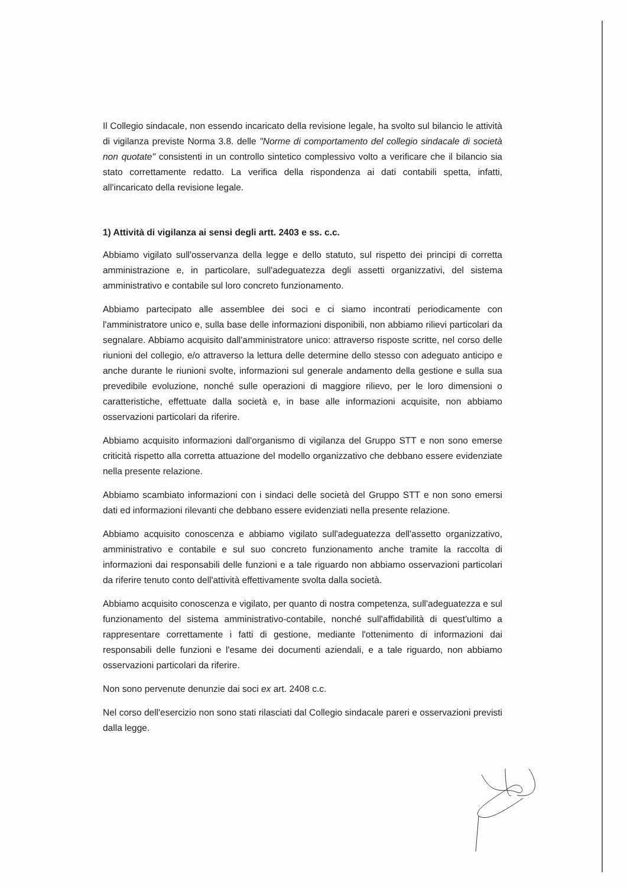Il Collegio sindacale, non essendo incaricato della revisione legale, ha svolto sul bilancio le attività di vigilanza previste Norma 3.8. delle "Norme di comportamento del collegio sindacale di società non quotate" consistenti in un controllo sintetico complessivo volto a verificare che il bilancio sia stato correttamente redatto. La verifica della rispondenza ai dati contabili spetta, infatti, all'incaricato della revisione legale.
1) Attività di vigilanza ai sensi degli artt. 2403 e ss. c.c.
Abbiamo vigilato sull'osservanza della legge e dello statuto, sul rispetto dei principi di corretta amministrazione e, in particolare, sull'adeguatezza degli assetti organizzativi, del sistema amministrativo e contabile sul loro concreto funzionamento.
Abbiamo partecipato alle assemblee dei soci e ci siamo incontrati periodicamente con l'amministratore unico e, sulla base delle informazioni disponibili, non abbiamo rilievi particolari da segnalare. Abbiamo acquisito dall'amministratore unico: attraverso risposte scritte, nel corso delle riunioni del collegio, e/o attraverso la lettura delle determine dello stesso con adeguato anticipo e anche durante le riunioni svolte, informazioni sul generale andamento della gestione e sulla sua prevedibile evoluzione, nonché sulle operazioni di maggiore rilievo, per le loro dimensioni o caratteristiche, effettuate dalla società e, in base alle informazioni acquisite, non abbiamo osservazioni particolari da riferire.
Abbiamo acquisito informazioni dall'organismo di vigilanza del Gruppo STT e non sono emerse criticità rispetto alla corretta attuazione del modello organizzativo che debbano essere evidenziate nella presente relazione.
Abbiamo scambiato informazioni con i sindaci delle società del Gruppo STT e non sono emersi dati ed informazioni rilevanti che debbano essere evidenziati nella presente relazione.
Abbiamo acquisito conoscenza e abbiamo vigilato sull'adeguatezza dell'assetto organizzativo, amministrativo e contabile e sul suo concreto funzionamento anche tramite la raccolta di informazioni dai responsabili delle funzioni e a tale riguardo non abbiamo osservazioni particolari da riferire tenuto conto dell'attività effettivamente svolta dalla società.
Abbiamo acquisito conoscenza e vigilato, per quanto di nostra competenza, sull'adeguatezza e sul funzionamento del sistema amministrativo-contabile, nonché sull'affidabilità di quest'ultimo a rappresentare correttamente i fatti di gestione, mediante l'ottenimento di informazioni dai responsabili delle funzioni e l'esame dei documenti aziendali, e a tale riguardo, non abbiamo osservazioni particolari da riferire.
Non sono pervenute denunzie dai soci ex art. 2408 c.c.
Nel corso dell'esercizio non sono stati rilasciati dal Collegio sindacale pareri e osservazioni previsti dalla legge.